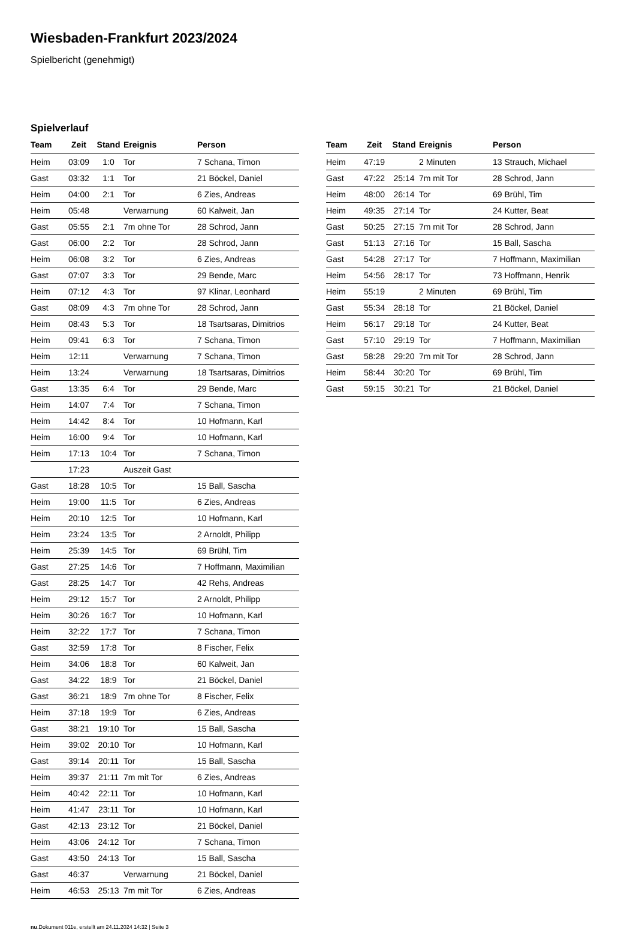Wiesbaden-Frankfurt 2023/2024
Spielbericht (genehmigt)
Spielverlauf
| Team | Zeit | Stand | Ereignis | Person |
| --- | --- | --- | --- | --- |
| Heim | 03:09 | 1:0 | Tor | 7 Schana, Timon |
| Gast | 03:32 | 1:1 | Tor | 21 Böckel, Daniel |
| Heim | 04:00 | 2:1 | Tor | 6 Zies, Andreas |
| Heim | 05:48 | | Verwarnung | 60 Kalweit, Jan |
| Gast | 05:55 | 2:1 | 7m ohne Tor | 28 Schrod, Jann |
| Gast | 06:00 | 2:2 | Tor | 28 Schrod, Jann |
| Heim | 06:08 | 3:2 | Tor | 6 Zies, Andreas |
| Gast | 07:07 | 3:3 | Tor | 29 Bende, Marc |
| Heim | 07:12 | 4:3 | Tor | 97 Klinar, Leonhard |
| Gast | 08:09 | 4:3 | 7m ohne Tor | 28 Schrod, Jann |
| Heim | 08:43 | 5:3 | Tor | 18 Tsartsaras, Dimitrios |
| Heim | 09:41 | 6:3 | Tor | 7 Schana, Timon |
| Heim | 12:11 | | Verwarnung | 7 Schana, Timon |
| Heim | 13:24 | | Verwarnung | 18 Tsartsaras, Dimitrios |
| Gast | 13:35 | 6:4 | Tor | 29 Bende, Marc |
| Heim | 14:07 | 7:4 | Tor | 7 Schana, Timon |
| Heim | 14:42 | 8:4 | Tor | 10 Hofmann, Karl |
| Heim | 16:00 | 9:4 | Tor | 10 Hofmann, Karl |
| Heim | 17:13 | 10:4 | Tor | 7 Schana, Timon |
| | 17:23 | | Auszeit Gast | |
| Gast | 18:28 | 10:5 | Tor | 15 Ball, Sascha |
| Heim | 19:00 | 11:5 | Tor | 6 Zies, Andreas |
| Heim | 20:10 | 12:5 | Tor | 10 Hofmann, Karl |
| Heim | 23:24 | 13:5 | Tor | 2 Arnoldt, Philipp |
| Heim | 25:39 | 14:5 | Tor | 69 Brühl, Tim |
| Gast | 27:25 | 14:6 | Tor | 7 Hoffmann, Maximilian |
| Gast | 28:25 | 14:7 | Tor | 42 Rehs, Andreas |
| Heim | 29:12 | 15:7 | Tor | 2 Arnoldt, Philipp |
| Heim | 30:26 | 16:7 | Tor | 10 Hofmann, Karl |
| Heim | 32:22 | 17:7 | Tor | 7 Schana, Timon |
| Gast | 32:59 | 17:8 | Tor | 8 Fischer, Felix |
| Heim | 34:06 | 18:8 | Tor | 60 Kalweit, Jan |
| Gast | 34:22 | 18:9 | Tor | 21 Böckel, Daniel |
| Gast | 36:21 | 18:9 | 7m ohne Tor | 8 Fischer, Felix |
| Heim | 37:18 | 19:9 | Tor | 6 Zies, Andreas |
| Gast | 38:21 | 19:10 | Tor | 15 Ball, Sascha |
| Heim | 39:02 | 20:10 | Tor | 10 Hofmann, Karl |
| Gast | 39:14 | 20:11 | Tor | 15 Ball, Sascha |
| Heim | 39:37 | 21:11 | 7m mit Tor | 6 Zies, Andreas |
| Heim | 40:42 | 22:11 | Tor | 10 Hofmann, Karl |
| Heim | 41:47 | 23:11 | Tor | 10 Hofmann, Karl |
| Gast | 42:13 | 23:12 | Tor | 21 Böckel, Daniel |
| Heim | 43:06 | 24:12 | Tor | 7 Schana, Timon |
| Gast | 43:50 | 24:13 | Tor | 15 Ball, Sascha |
| Gast | 46:37 | | Verwarnung | 21 Böckel, Daniel |
| Heim | 46:53 | 25:13 | 7m mit Tor | 6 Zies, Andreas |
| Team | Zeit | Stand | Ereignis | Person |
| --- | --- | --- | --- | --- |
| Heim | 47:19 | | 2 Minuten | 13 Strauch, Michael |
| Gast | 47:22 | 25:14 | 7m mit Tor | 28 Schrod, Jann |
| Heim | 48:00 | 26:14 | Tor | 69 Brühl, Tim |
| Heim | 49:35 | 27:14 | Tor | 24 Kutter, Beat |
| Gast | 50:25 | 27:15 | 7m mit Tor | 28 Schrod, Jann |
| Gast | 51:13 | 27:16 | Tor | 15 Ball, Sascha |
| Gast | 54:28 | 27:17 | Tor | 7 Hoffmann, Maximilian |
| Heim | 54:56 | 28:17 | Tor | 73 Hoffmann, Henrik |
| Heim | 55:19 | | 2 Minuten | 69 Brühl, Tim |
| Gast | 55:34 | 28:18 | Tor | 21 Böckel, Daniel |
| Heim | 56:17 | 29:18 | Tor | 24 Kutter, Beat |
| Gast | 57:10 | 29:19 | Tor | 7 Hoffmann, Maximilian |
| Gast | 58:28 | 29:20 | 7m mit Tor | 28 Schrod, Jann |
| Heim | 58:44 | 30:20 | Tor | 69 Brühl, Tim |
| Gast | 59:15 | 30:21 | Tor | 21 Böckel, Daniel |
nu.Dokument 011e, erstellt am 24.11.2024 14:32 | Seite 3